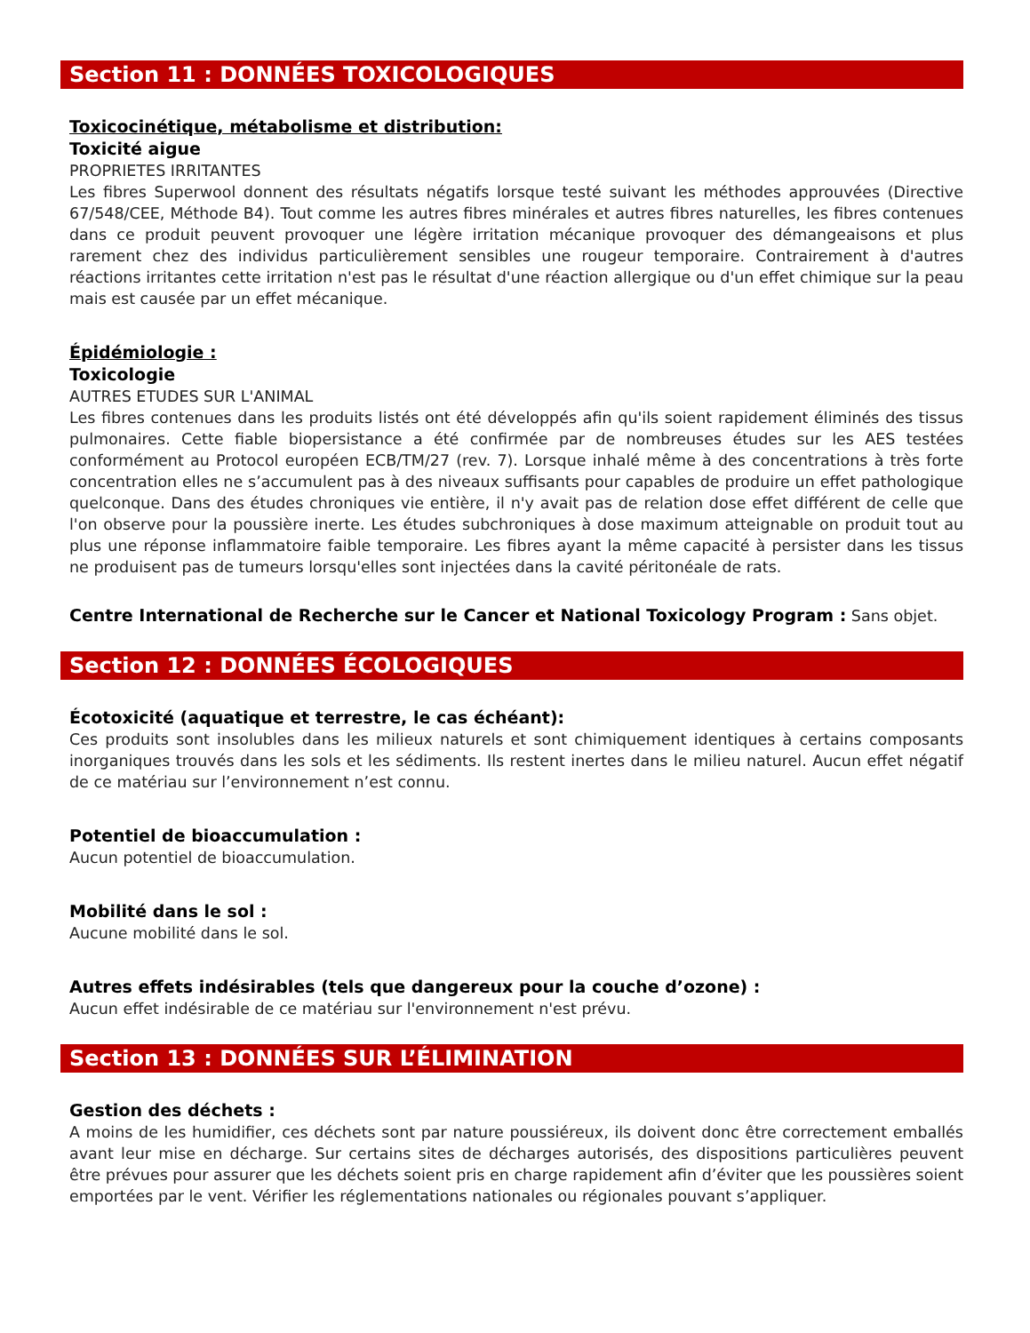Section 11 : DONNÉES TOXICOLOGIQUES
Toxicocinétique, métabolisme et distribution:
Toxicité aigue
PROPRIETES IRRITANTES
Les fibres Superwool donnent des résultats négatifs lorsque testé suivant les méthodes approuvées (Directive 67/548/CEE, Méthode B4). Tout comme les autres fibres minérales et autres fibres naturelles, les fibres contenues dans ce produit peuvent provoquer une légère irritation mécanique provoquer des démangeaisons et plus rarement chez des individus particulièrement sensibles une rougeur temporaire. Contrairement à d'autres réactions irritantes cette irritation n'est pas le résultat d'une réaction allergique ou d'un effet chimique sur la peau mais est causée par un effet mécanique.
Épidémiologie :
Toxicologie
AUTRES ETUDES SUR L'ANIMAL
Les fibres contenues dans les produits listés ont été développés afin qu'ils soient rapidement éliminés des tissus pulmonaires. Cette fiable biopersistance a été confirmée par de nombreuses études sur les AES testées conformément au Protocol européen ECB/TM/27 (rev. 7). Lorsque inhalé même à des concentrations à très forte concentration elles ne s’accumulent pas à des niveaux suffisants pour capables de produire un effet pathologique quelconque. Dans des études chroniques vie entière, il n'y avait pas de relation dose effet différent de celle que l'on observe pour la poussière inerte. Les études subchroniques à dose maximum atteignable on produit tout au plus une réponse inflammatoire faible temporaire. Les fibres ayant la même capacité à persister dans les tissus ne produisent pas de tumeurs lorsqu'elles sont injectées dans la cavité péritonéale de rats.
Centre International de Recherche sur le Cancer et National Toxicology Program : Sans objet.
Section 12 : DONNÉES ÉCOLOGIQUES
Écotoxicité (aquatique et terrestre, le cas échéant):
Ces produits sont insolubles dans les milieux naturels et sont chimiquement identiques à certains composants inorganiques trouvés dans les sols et les sédiments. Ils restent inertes dans le milieu naturel. Aucun effet négatif de ce matériau sur l’environnement n’est connu.
Potentiel de bioaccumulation :
Aucun potentiel de bioaccumulation.
Mobilité dans le sol :
Aucune mobilité dans le sol.
Autres effets indésirables (tels que dangereux pour la couche d’ozone) :
Aucun effet indésirable de ce matériau sur l'environnement n'est prévu.
Section 13 : DONNÉES SUR L’ÉLIMINATION
Gestion des déchets :
A moins de les humidifier, ces déchets sont par nature poussiéreux, ils doivent donc être correctement emballés avant leur mise en décharge. Sur certains sites de décharges autorisés, des dispositions particulières peuvent être prévues pour assurer que les déchets soient pris en charge rapidement afin d’éviter que les poussières soient emportées par le vent. Vérifier les réglementations nationales ou régionales pouvant s’appliquer.